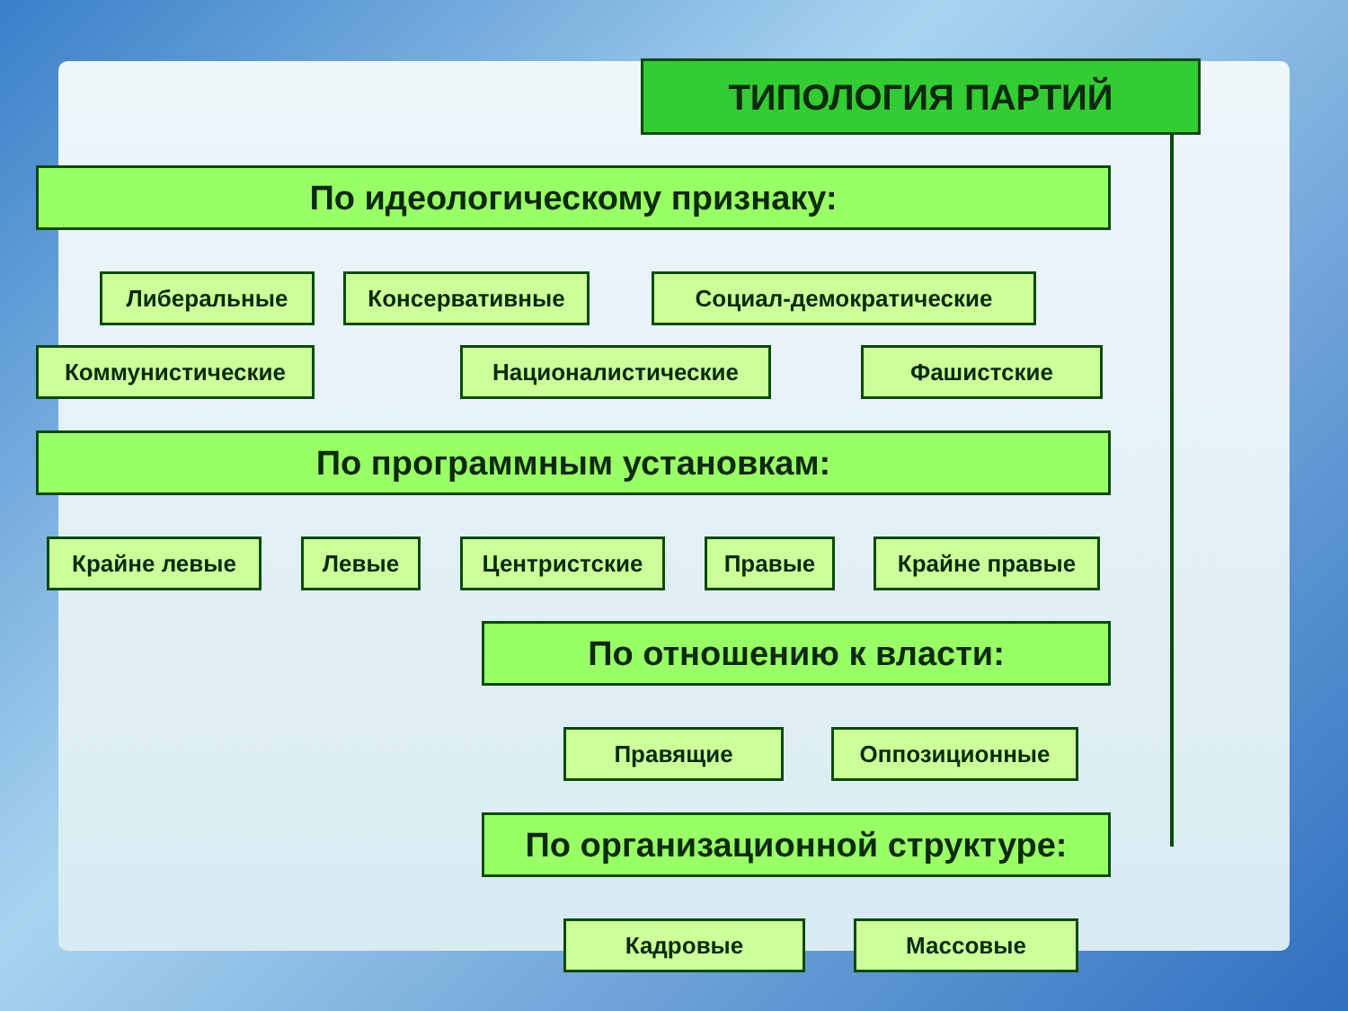ТИПОЛОГИЯ ПАРТИЙ
По идеологическому признаку:
Либеральные Консервативные Социал-демократические
Коммунистические Националистические Фашистские
По программным установкам:
Крайне левые Левые Центристские Правые Крайне правые
По отношению к власти:
Правящие Оппозиционные
По организационной структуре:
Кадровые Массовые